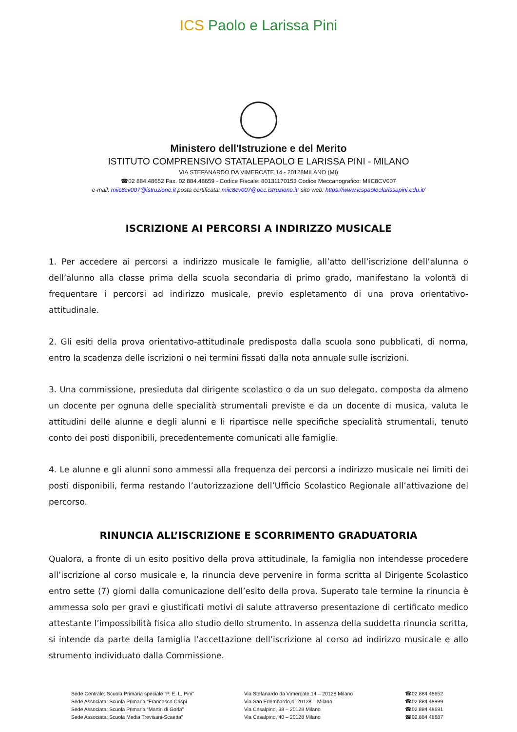ICS Paolo e Larissa Pini
Ministero dell'Istruzione e del Merito
ISTITUTO COMPRENSIVO STATALEPAOLO E LARISSA PINI - MILANO
VIA STEFANARDO DA VIMERCATE,14 - 20128MILANO (MI)
☎02 884.48652 Fax. 02 884.48659 - Codice Fiscale: 80131170153 Codice Meccanografico: MIIC8CV007
e-mail: miic8cv007@istruzione.it posta certificata: miic8cv007@pec.istruzione.it; sito web: https://www.icspaoloelarissapini.edu.it/
ISCRIZIONE AI PERCORSI A INDIRIZZO MUSICALE
1. Per accedere ai percorsi a indirizzo musicale le famiglie, all’atto dell’iscrizione dell’alunna o dell’alunno alla classe prima della scuola secondaria di primo grado, manifestano la volontà di frequentare i percorsi ad indirizzo musicale, previo espletamento di una prova orientativo-attitudinale.
2. Gli esiti della prova orientativo-attitudinale predisposta dalla scuola sono pubblicati, di norma, entro la scadenza delle iscrizioni o nei termini fissati dalla nota annuale sulle iscrizioni.
3. Una commissione, presieduta dal dirigente scolastico o da un suo delegato, composta da almeno un docente per ognuna delle specialità strumentali previste e da un docente di musica, valuta le attitudini delle alunne e degli alunni e li ripartisce nelle specifiche specialità strumentali, tenuto conto dei posti disponibili, precedentemente comunicati alle famiglie.
4. Le alunne e gli alunni sono ammessi alla frequenza dei percorsi a indirizzo musicale nei limiti dei posti disponibili, ferma restando l’autorizzazione dell’Ufficio Scolastico Regionale all’attivazione del percorso.
RINUNCIA ALL’ISCRIZIONE E SCORRIMENTO GRADUATORIA
Qualora, a fronte di un esito positivo della prova attitudinale, la famiglia non intendesse procedere all’iscrizione al corso musicale e, la rinuncia deve pervenire in forma scritta al Dirigente Scolastico entro sette (7) giorni dalla comunicazione dell’esito della prova. Superato tale termine la rinuncia è ammessa solo per gravi e giustificati motivi di salute attraverso presentazione di certificato medico attestante l’impossibilità fisica allo studio dello strumento. In assenza della suddetta rinuncia scritta, si intende da parte della famiglia l’accettazione dell’iscrizione al corso ad indirizzo musicale e allo strumento individuato dalla Commissione.
Sede Centrale: Scuola Primaria speciale “P. E. L. Pini”
Via Stefanardo da Vimercate,14 – 20128 Milano
☎02.884.48652
Sede Associata: Scuola Primaria “Francesco Crispi
Via San Erlembardo,4 -20128 – Milano
☎02.884.48999
Sede Associata: Scuola Primaria “Martiri di Gorla”
Via Cesalpino, 38 – 20128 Milano
☎02.884.48691
Sede Associata: Scuola Media Trevisani-Scaetta”
Via Cesalpino, 40 – 20128 Milano
☎02.884.48687